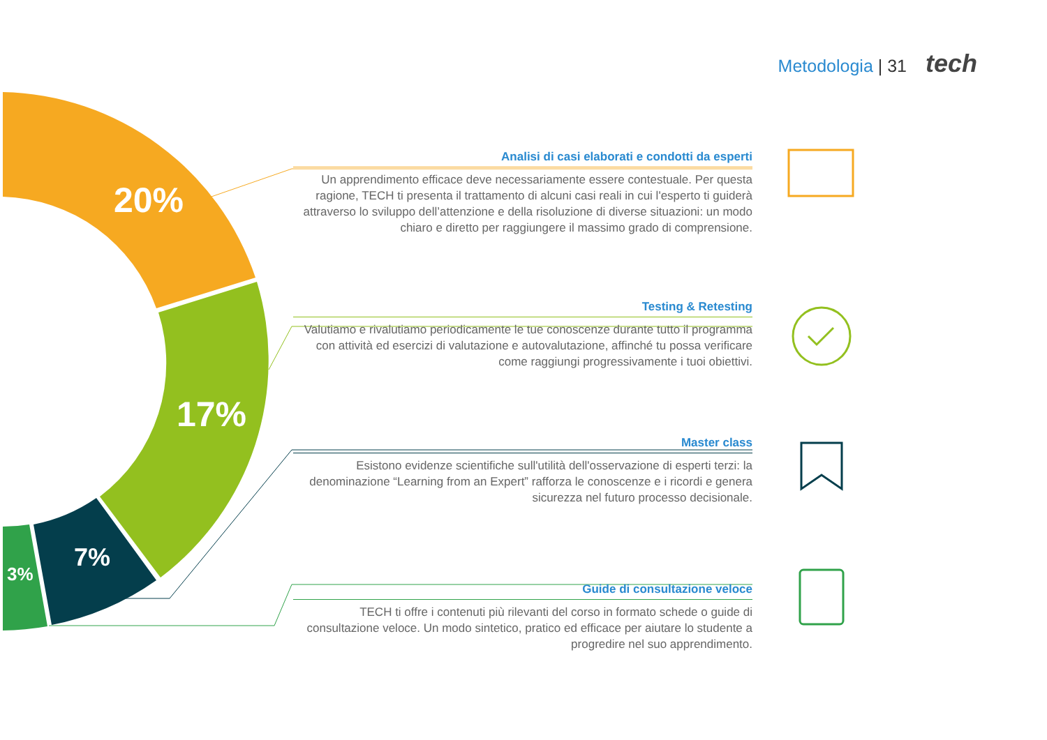Metodologia | 31 tech
20%
17%
7%
3%
Analisi di casi elaborati e condotti da esperti
Un apprendimento efficace deve necessariamente essere contestuale. Per questa ragione, TECH ti presenta il trattamento di alcuni casi reali in cui l'esperto ti guiderà attraverso lo sviluppo dell’attenzione e della risoluzione di diverse situazioni: un modo chiaro e diretto per raggiungere il massimo grado di comprensione.
Testing & Retesting
Valutiamo e rivalutiamo periodicamente le tue conoscenze durante tutto il programma con attività ed esercizi di valutazione e autovalutazione, affinché tu possa verificare come raggiungi progressivamente i tuoi obiettivi.
Master class
Esistono evidenze scientifiche sull'utilità dell'osservazione di esperti terzi: la denominazione “Learning from an Expert” rafforza le conoscenze e i ricordi e genera sicurezza nel futuro processo decisionale.
Guide di consultazione veloce
TECH ti offre i contenuti più rilevanti del corso in formato schede o guide di consultazione veloce. Un modo sintetico, pratico ed efficace per aiutare lo studente a progredire nel suo apprendimento.